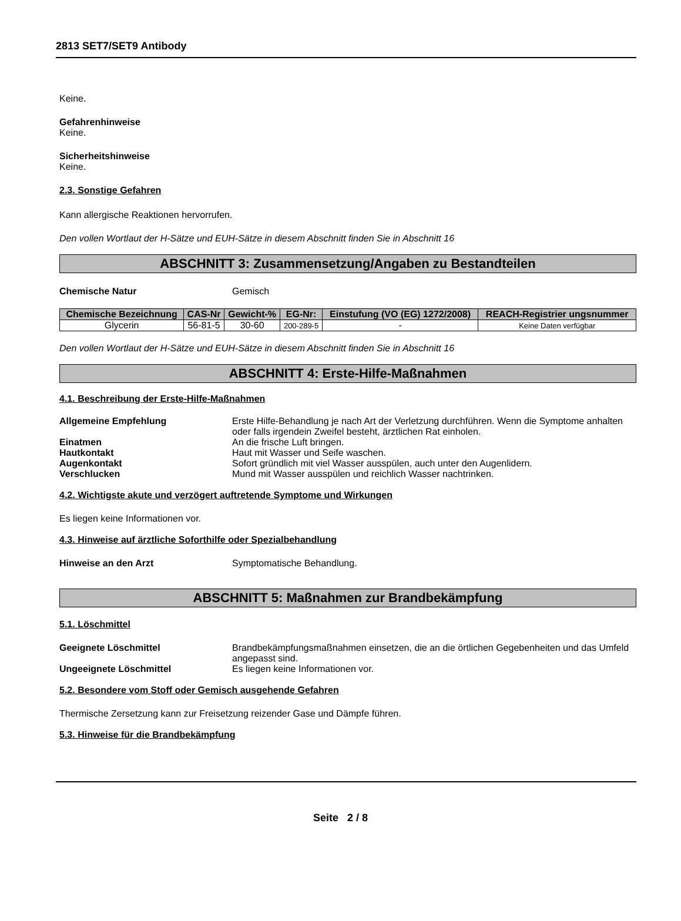2813 SET7/SET9 Antibody
Keine.
Gefahrenhinweise
Keine.
Sicherheitshinweise
Keine.
2.3. Sonstige Gefahren
Kann allergische Reaktionen hervorrufen.
Den vollen Wortlaut der H-Sätze und EUH-Sätze in diesem Abschnitt finden Sie in Abschnitt 16
ABSCHNITT 3: Zusammensetzung/Angaben zu Bestandteilen
Chemische Natur Gemisch
| Chemische Bezeichnung | CAS-Nr | Gewicht-% | EG-Nr: | Einstufung (VO (EG) 1272/2008) | REACH-Registrier ungsnummer |
| --- | --- | --- | --- | --- | --- |
| Glycerin | 56-81-5 | 30-60 | 200-289-5 | - | Keine Daten verfügbar |
Den vollen Wortlaut der H-Sätze und EUH-Sätze in diesem Abschnitt finden Sie in Abschnitt 16
ABSCHNITT 4: Erste-Hilfe-Maßnahmen
4.1. Beschreibung der Erste-Hilfe-Maßnahmen
Allgemeine Empfehlung Erste Hilfe-Behandlung je nach Art der Verletzung durchführen. Wenn die Symptome anhalten oder falls irgendein Zweifel besteht, ärztlichen Rat einholen.
Einatmen An die frische Luft bringen.
Hautkontakt Haut mit Wasser und Seife waschen.
Augenkontakt Sofort gründlich mit viel Wasser ausspülen, auch unter den Augenlidern.
Verschlucken Mund mit Wasser ausspülen und reichlich Wasser nachtrinken.
4.2. Wichtigste akute und verzögert auftretende Symptome und Wirkungen
Es liegen keine Informationen vor.
4.3. Hinweise auf ärztliche Soforthilfe oder Spezialbehandlung
Hinweise an den Arzt Symptomatische Behandlung.
ABSCHNITT 5: Maßnahmen zur Brandbekämpfung
5.1. Löschmittel
Geeignete Löschmittel Brandbekämpfungsmaßnahmen einsetzen, die an die örtlichen Gegebenheiten und das Umfeld angepasst sind.
Ungeeignete Löschmittel Es liegen keine Informationen vor.
5.2. Besondere vom Stoff oder Gemisch ausgehende Gefahren
Thermische Zersetzung kann zur Freisetzung reizender Gase und Dämpfe führen.
5.3. Hinweise für die Brandbekämpfung
Seite 2 / 8